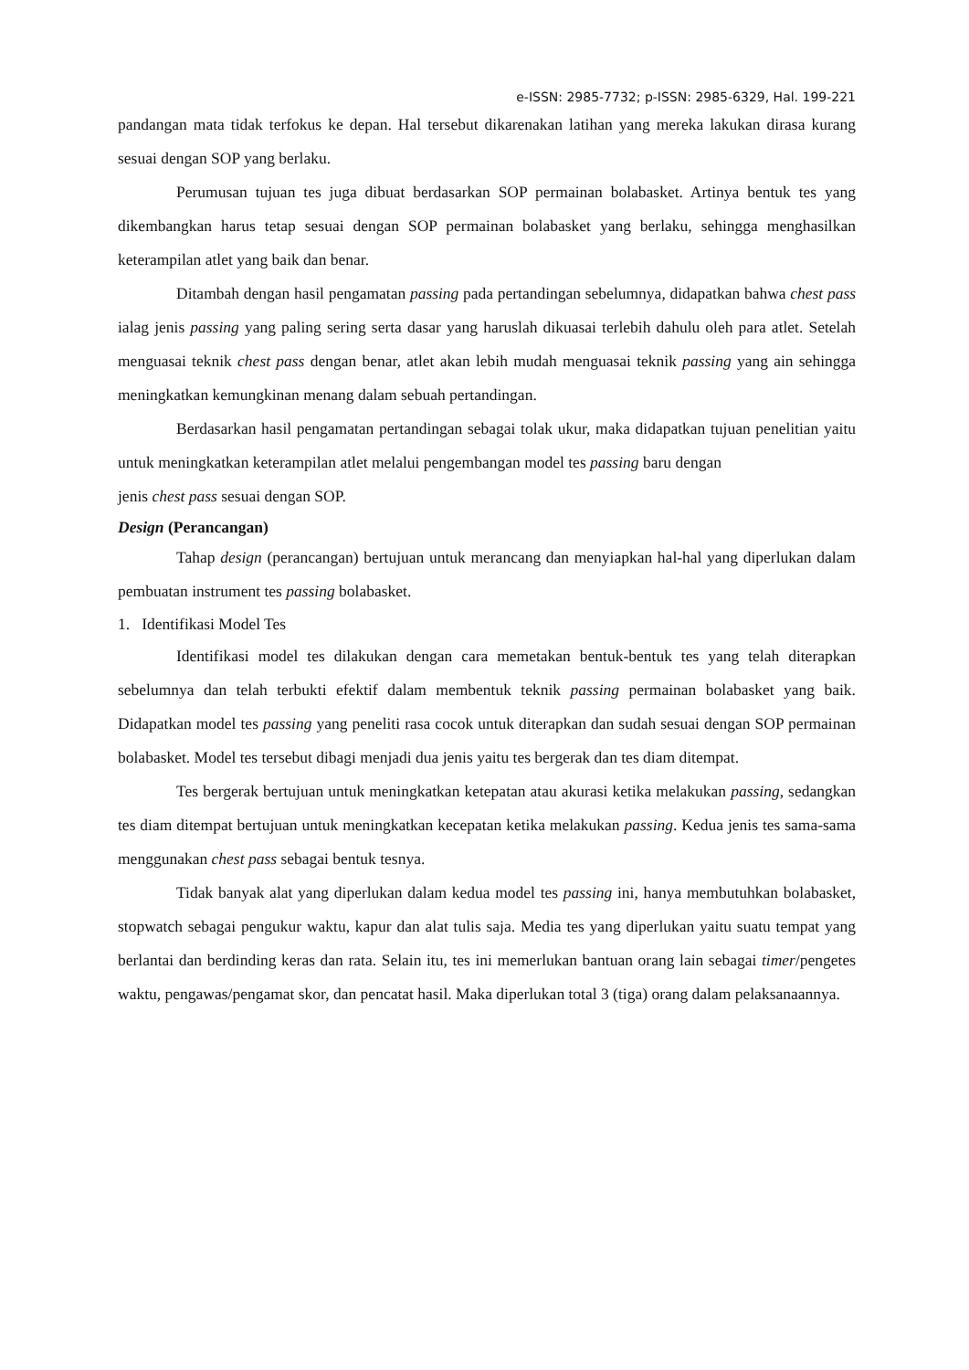e-ISSN: 2985-7732; p-ISSN: 2985-6329, Hal. 199-221
pandangan mata tidak terfokus ke depan. Hal tersebut dikarenakan latihan yang mereka lakukan dirasa kurang sesuai dengan SOP yang berlaku.
Perumusan tujuan tes juga dibuat berdasarkan SOP permainan bolabasket. Artinya bentuk tes yang dikembangkan harus tetap sesuai dengan SOP permainan bolabasket yang berlaku, sehingga menghasilkan keterampilan atlet yang baik dan benar.
Ditambah dengan hasil pengamatan passing pada pertandingan sebelumnya, didapatkan bahwa chest pass ialag jenis passing yang paling sering serta dasar yang haruslah dikuasai terlebih dahulu oleh para atlet. Setelah menguasai teknik chest pass dengan benar, atlet akan lebih mudah menguasai teknik passing yang ain sehingga meningkatkan kemungkinan menang dalam sebuah pertandingan.
Berdasarkan hasil pengamatan pertandingan sebagai tolak ukur, maka didapatkan tujuan penelitian yaitu untuk meningkatkan keterampilan atlet melalui pengembangan model tes passing baru dengan
jenis chest pass sesuai dengan SOP.
Design (Perancangan)
Tahap design (perancangan) bertujuan untuk merancang dan menyiapkan hal-hal yang diperlukan dalam pembuatan instrument tes passing bolabasket.
1. Identifikasi Model Tes
Identifikasi model tes dilakukan dengan cara memetakan bentuk-bentuk tes yang telah diterapkan sebelumnya dan telah terbukti efektif dalam membentuk teknik passing permainan bolabasket yang baik. Didapatkan model tes passing yang peneliti rasa cocok untuk diterapkan dan sudah sesuai dengan SOP permainan bolabasket. Model tes tersebut dibagi menjadi dua jenis yaitu tes bergerak dan tes diam ditempat.
Tes bergerak bertujuan untuk meningkatkan ketepatan atau akurasi ketika melakukan passing, sedangkan tes diam ditempat bertujuan untuk meningkatkan kecepatan ketika melakukan passing. Kedua jenis tes sama-sama menggunakan chest pass sebagai bentuk tesnya.
Tidak banyak alat yang diperlukan dalam kedua model tes passing ini, hanya membutuhkan bolabasket, stopwatch sebagai pengukur waktu, kapur dan alat tulis saja. Media tes yang diperlukan yaitu suatu tempat yang berlantai dan berdinding keras dan rata. Selain itu, tes ini memerlukan bantuan orang lain sebagai timer/pengetes waktu, pengawas/pengamat skor, dan pencatat hasil. Maka diperlukan total 3 (tiga) orang dalam pelaksanaannya.